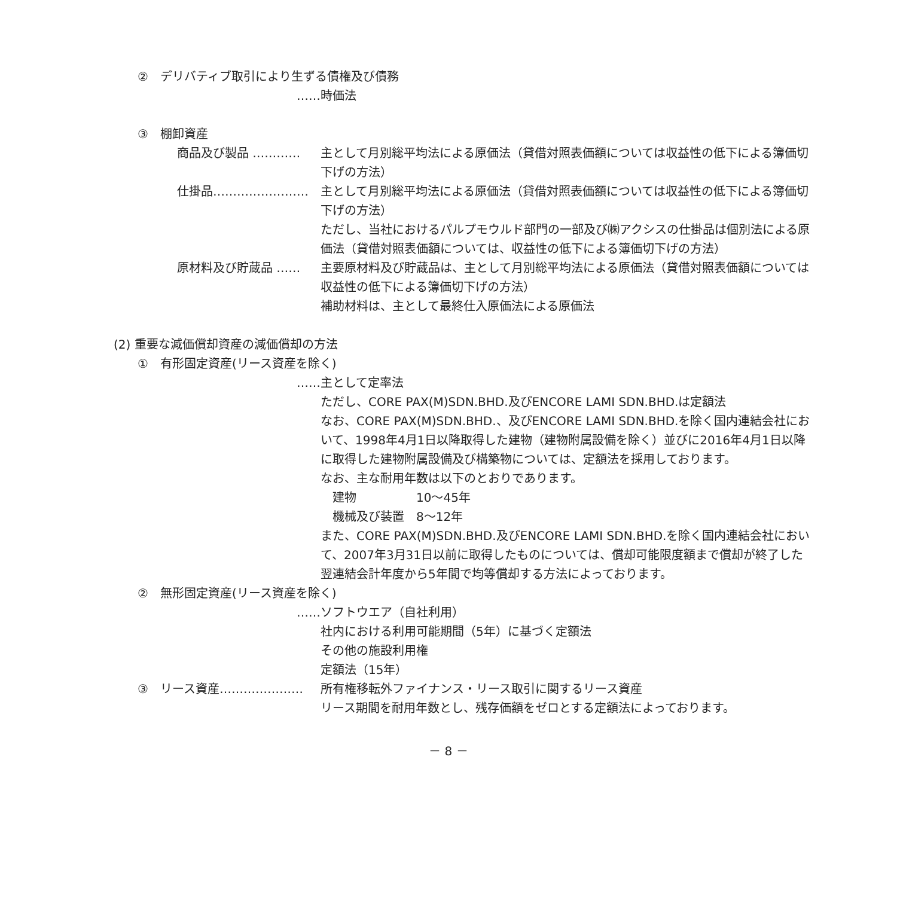②　デリバティブ取引により生ずる債権及び債務
……時価法
③　棚卸資産
商品及び製品 ………… 主として月別総平均法による原価法（貸借対照表価額については収益性の低下による簿価切下げの方法）
仕掛品…………………… 主として月別総平均法による原価法（貸借対照表価額については収益性の低下による簿価切下げの方法）
ただし、当社におけるパルプモウルド部門の一部及び㈱アクシスの仕掛品は個別法による原価法（貸借対照表価額については、収益性の低下による簿価切下げの方法）
原材料及び貯蔵品 …… 主要原材料及び貯蔵品は、主として月別総平均法による原価法（貸借対照表価額については収益性の低下による簿価切下げの方法）
補助材料は、主として最終仕入原価法による原価法
(2) 重要な減価償却資産の減価償却の方法
①　有形固定資産(リース資産を除く)
……主として定率法
ただし、CORE PAX(M)SDN.BHD.及びENCORE LAMI SDN.BHD.は定額法
なお、CORE PAX(M)SDN.BHD.、及びENCORE LAMI SDN.BHD.を除く国内連結会社において、1998年4月1日以降取得した建物（建物附属設備を除く）並びに2016年4月1日以降に取得した建物附属設備及び構築物については、定額法を採用しております。
なお、主な耐用年数は以下のとおりであります。
　建物　　　　　10～45年
　機械及び装置　8～12年
また、CORE PAX(M)SDN.BHD.及びENCORE LAMI SDN.BHD.を除く国内連結会社において、2007年3月31日以前に取得したものについては、償却可能限度額まで償却が終了した翌連結会計年度から5年間で均等償却する方法によっております。
②　無形固定資産(リース資産を除く)
……ソフトウエア（自社利用）
社内における利用可能期間（5年）に基づく定額法
その他の施設利用権
定額法（15年）
③　リース資産………………… 所有権移転外ファイナンス・リース取引に関するリース資産
リース期間を耐用年数とし、残存価額をゼロとする定額法によっております。
－ 8 －